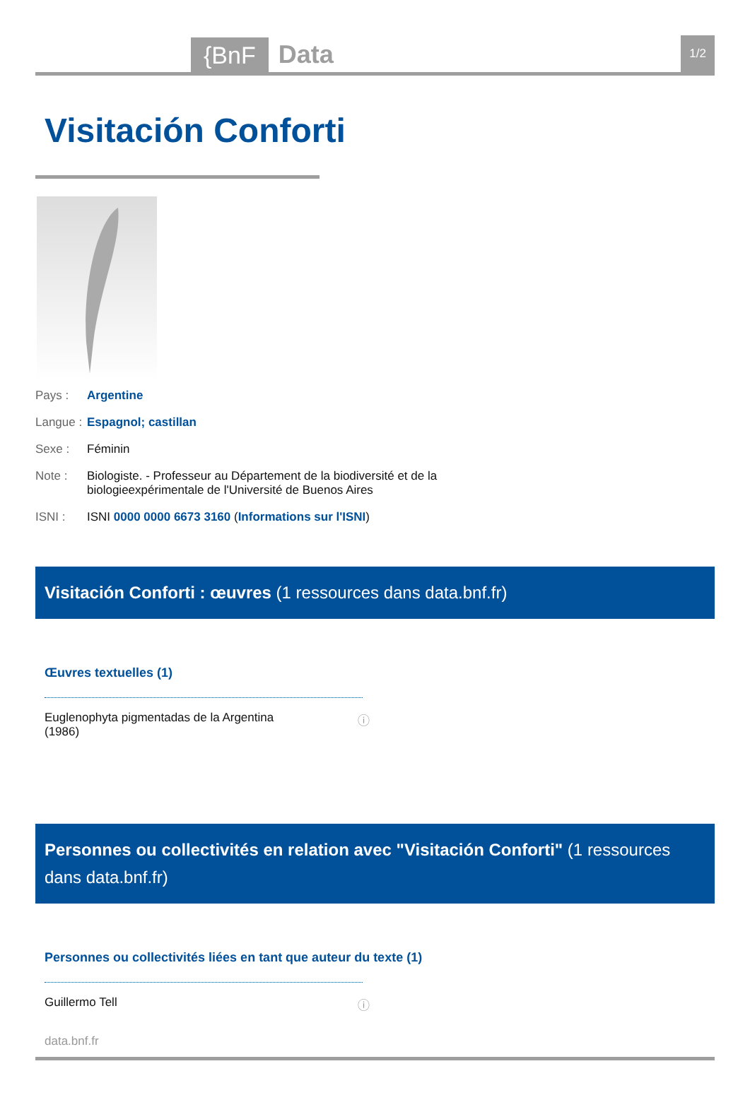{BnF Data 1/2
Visitación Conforti
Pays : Argentine
Langue : Espagnol; castillan
Sexe : Féminin
Note : Biologiste. - Professeur au Département de la biodiversité et de la biologieexpérimentale de l'Université de Buenos Aires
ISNI : ISNI 0000 0000 6673 3160 (Informations sur l'ISNI)
Visitación Conforti : œuvres (1 ressources dans data.bnf.fr)
Œuvres textuelles (1)
Euglenophyta pigmentadas de la Argentina
(1986) ⓘ
Personnes ou collectivités en relation avec "Visitación Conforti" (1 ressources dans data.bnf.fr)
Personnes ou collectivités liées en tant que auteur du texte (1)
Guillermo Tell ⓘ
data.bnf.fr